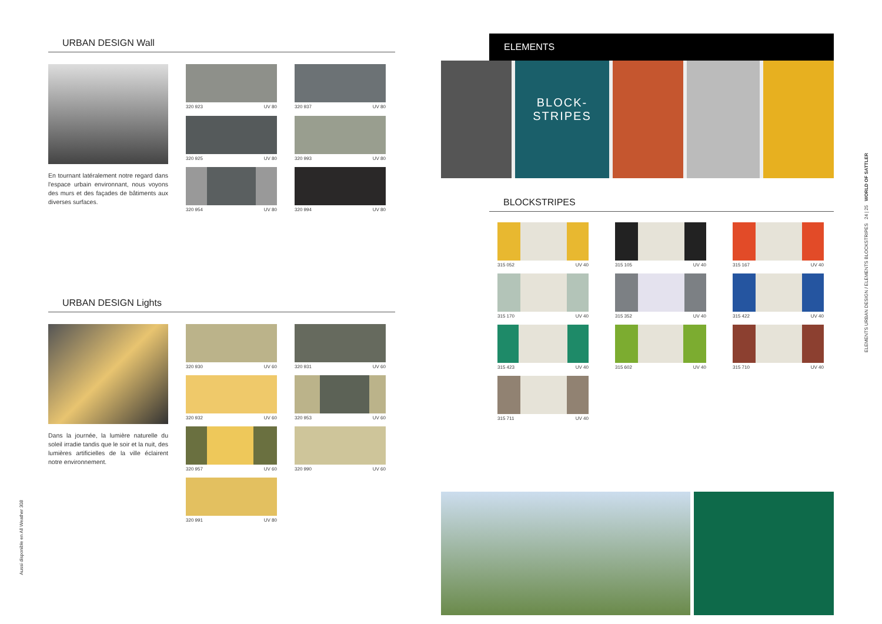URBAN DESIGN Wall
En tournant latéralement notre regard dans l'espace urbain environnant, nous voyons des murs et des façades de bâtiments aux diverses surfaces.
320 923 UV 80
320 937 UV 80
320 925 UV 80
320 993 UV 80
320 954 UV 80
320 994 UV 80
URBAN DESIGN Lights
Dans la journée, la lumière naturelle du soleil irradie tandis que le soir et la nuit, des lumières artificielles de la ville éclairent notre environnement.
320 930 UV 60
320 931 UV 60
320 932 UV 60
320 953 UV 60
320 957 UV 60
320 990 UV 60
320 991 UV 80
ELEMENTS
BLOCK-
STRIPES
BLOCKSTRIPES
315 052 UV 40
315 105 UV 40
315 167 UV 40
315 170 UV 40
315 352 UV 40
315 422 UV 40
315 423 UV 40
315 602 UV 40
315 710 UV 40
315 711 UV 40
ELEMENTS URBAN DESIGN / ELEMENTS BLOCKSTRIPES 24 | 25 WORLD OF SATTLER
Aussi disponible en All Weather 308